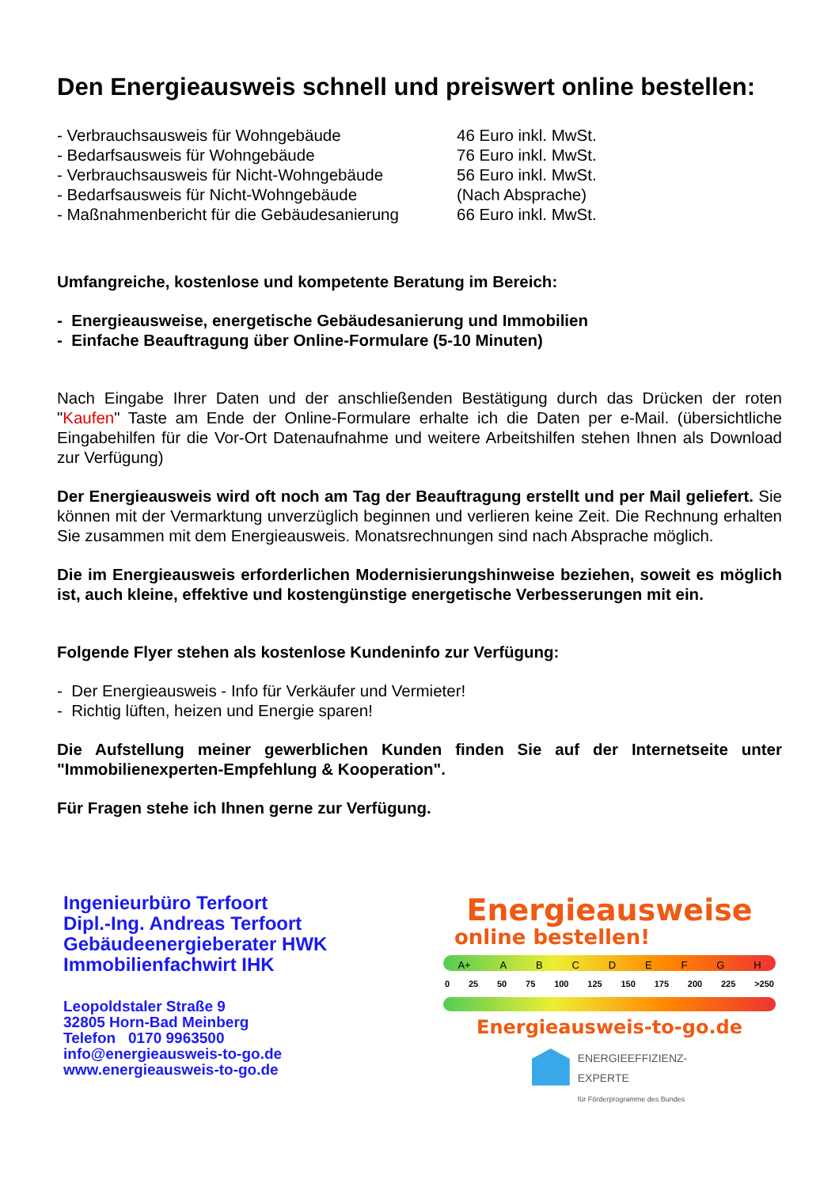Den Energieausweis schnell und preiswert online bestellen:
| - Verbrauchsausweis für Wohngebäude | 46 Euro inkl. MwSt. |
| - Bedarfsausweis für Wohngebäude | 76 Euro inkl. MwSt. |
| - Verbrauchsausweis für Nicht-Wohngebäude | 56 Euro inkl. MwSt. |
| - Bedarfsausweis für Nicht-Wohngebäude | (Nach Absprache) |
| - Maßnahmenbericht für die Gebäudesanierung | 66 Euro inkl. MwSt. |
Umfangreiche, kostenlose und kompetente Beratung im Bereich:
- Energieausweise, energetische Gebäudesanierung und Immobilien
- Einfache Beauftragung über Online-Formulare (5-10 Minuten)
Nach Eingabe Ihrer Daten und der anschließenden Bestätigung durch das Drücken der roten "Kaufen" Taste am Ende der Online-Formulare erhalte ich die Daten per e-Mail. (übersichtliche Eingabehilfen für die Vor-Ort Datenaufnahme und weitere Arbeitshilfen stehen Ihnen als Download zur Verfügung)
Der Energieausweis wird oft noch am Tag der Beauftragung erstellt und per Mail geliefert. Sie können mit der Vermarktung unverzüglich beginnen und verlieren keine Zeit. Die Rechnung erhalten Sie zusammen mit dem Energieausweis. Monatsrechnungen sind nach Absprache möglich.
Die im Energieausweis erforderlichen Modernisierungshinweise beziehen, soweit es möglich ist, auch kleine, effektive und kostengünstige energetische Verbesserungen mit ein.
Folgende Flyer stehen als kostenlose Kundeninfo zur Verfügung:
- Der Energieausweis - Info für Verkäufer und Vermieter!
- Richtig lüften, heizen und Energie sparen!
Die Aufstellung meiner gewerblichen Kunden finden Sie auf der Internetseite unter "Immobilienexperten-Empfehlung & Kooperation".
Für Fragen stehe ich Ihnen gerne zur Verfügung.
Ingenieurbüro Terfoort
Dipl.-Ing. Andreas Terfoort
Gebäudeenergieberater HWK
Immobilienfachwirt IHK
Leopoldstaler Straße 9
32805 Horn-Bad Meinberg
Telefon 0170 9963500
info@energieausweis-to-go.de
www.energieausweis-to-go.de
Energieausweise
online bestellen!
A+ A B C D E F G H
0 25 50 75 100 125 150 175 200 225 >250
Energieausweis-to-go.de
ENERGIEEFFIZIENZ-
EXPERTE
für Förderprogramme des Bundes